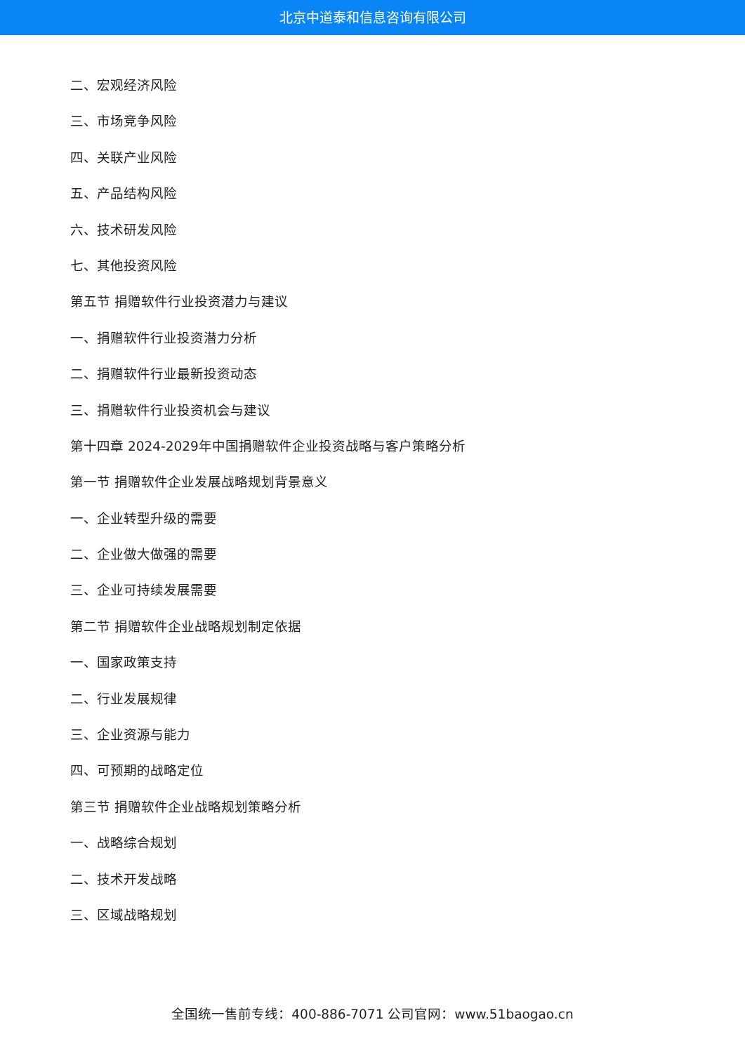北京中道泰和信息咨询有限公司
二、宏观经济风险
三、市场竞争风险
四、关联产业风险
五、产品结构风险
六、技术研发风险
七、其他投资风险
第五节 捐赠软件行业投资潜力与建议
一、捐赠软件行业投资潜力分析
二、捐赠软件行业最新投资动态
三、捐赠软件行业投资机会与建议
第十四章 2024-2029年中国捐赠软件企业投资战略与客户策略分析
第一节 捐赠软件企业发展战略规划背景意义
一、企业转型升级的需要
二、企业做大做强的需要
三、企业可持续发展需要
第二节 捐赠软件企业战略规划制定依据
一、国家政策支持
二、行业发展规律
三、企业资源与能力
四、可预期的战略定位
第三节 捐赠软件企业战略规划策略分析
一、战略综合规划
二、技术开发战略
三、区域战略规划
全国统一售前专线：400-886-7071 公司官网：www.51baogao.cn